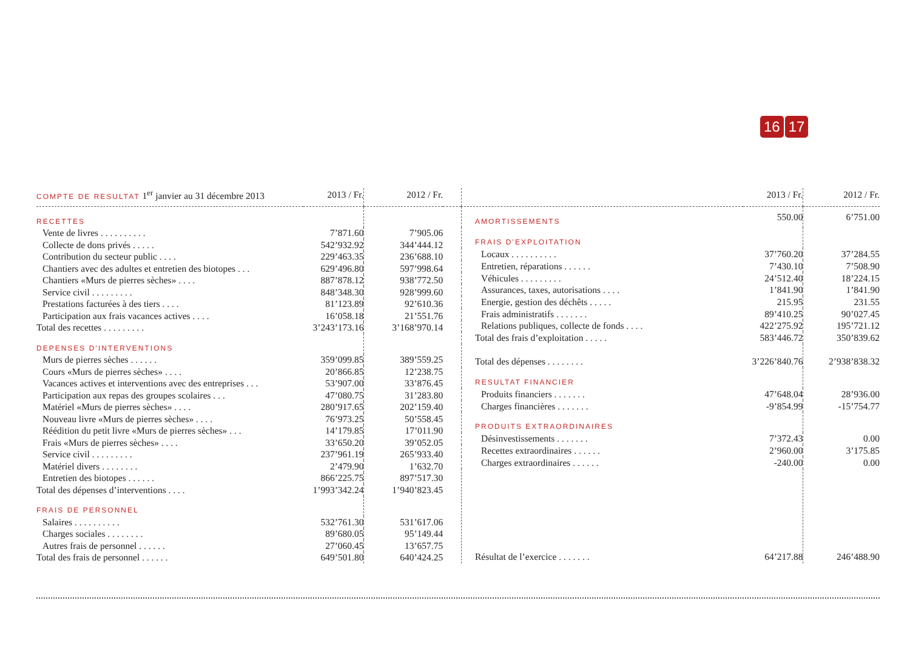16 17
| COMPTE DE RESULTAT 1<sup>er</sup> janvier au 31 décembre 2013 | 2013 / Fr. | 2012 / Fr. | |
| --- | --- | --- | --- |
| RECETTES | | | |
| Vente de livres . . . . . . . . . . | 7’871.60 | 7’905.06 | |
| Collecte de dons privés . . . . . | 542’932.92 | 344’444.12 | |
| Contribution du secteur public . . . . | 229’463.35 | 236’688.10 | |
| Chantiers avec des adultes et entretien des biotopes . . . | 629’496.80 | 597’998.64 | |
| Chantiers «Murs de pierres sèches» . . . . | 887’878.12 | 938’772.50 | |
| Service civil . . . . . . . . . | 848’348.30 | 928’999.60 | |
| Prestations facturées à des tiers . . . . | 81’123.89 | 92’610.36 | |
| Participation aux frais vacances actives . . . . | 16’058.18 | 21’551.76 | |
| Total des recettes . . . . . . . . . | 3’243’173.16 | 3’168’970.14 | |
| DEPENSES D’INTERVENTIONS | | | |
| Murs de pierres sèches . . . . . . | 359’099.85 | 389’559.25 | |
| Cours «Murs de pierres sèches» . . . . | 20’866.85 | 12’238.75 | |
| Vacances actives et interventions avec des entreprises . . . | 53’907.00 | 33’876.45 | |
| Participation aux repas des groupes scolaires . . . | 47’080.75 | 31’283.80 | |
| Matériel «Murs de pierres sèches» . . . . | 280’917.65 | 202’159.40 | |
| Nouveau livre «Murs de pierres sèches» . . . . | 76’973.25 | 50’558.45 | |
| Réédition du petit livre «Murs de pierres sèches» . . . | 14’179.85 | 17’011.90 | |
| Frais «Murs de pierres sèches» . . . . | 33’650.20 | 39’052.05 | |
| Service civil . . . . . . . . . | 237’961.19 | 265’933.40 | |
| Matériel divers . . . . . . . . | 2’479.90 | 1’632.70 | |
| Entretien des biotopes . . . . . . | 866’225.75 | 897’517.30 | |
| Total des dépenses d’interventions . . . . | 1’993’342.24 | 1’940’823.45 | |
| FRAIS DE PERSONNEL | | | |
| Salaires . . . . . . . . . . | 532’761.30 | 531’617.06 | |
| Charges sociales . . . . . . . . | 89’680.05 | 95’149.44 | |
| Autres frais de personnel . . . . . . | 27’060.45 | 13’657.75 | |
| Total des frais de personnel . . . . . . | 649’501.80 | 640’424.25 | |
| | 2013 / Fr. | 2012 / Fr. |
| --- | --- | --- |
| AMORTISSEMENTS | 550.00 | 6’751.00 |
| FRAIS D’EXPLOITATION | | |
| Locaux . . . . . . . . . . | 37’760.20 | 37’284.55 |
| Entretien, réparations . . . . . . | 7’430.10 | 7’508.90 |
| Véhicules . . . . . . . . . | 24’512.40 | 18’224.15 |
| Assurances, taxes, autorisations . . . . | 1’841.90 | 1’841.90 |
| Energie, gestion des déchêts . . . . . | 215.95 | 231.55 |
| Frais administratifs . . . . . . . | 89’410.25 | 90’027.45 |
| Relations publiques, collecte de fonds . . . . | 422’275.92 | 195’721.12 |
| Total des frais d’exploitation . . . . . | 583’446.72 | 350’839.62 |
| Total des dépenses . . . . . . . . | 3’226’840.76 | 2’938’838.32 |
| RESULTAT FINANCIER | | |
| Produits financiers . . . . . . . | 47’648.04 | 28’936.00 |
| Charges financières . . . . . . . | -9’854.99 | -15’754.77 |
| PRODUITS EXTRAORDINAIRES | | |
| Désinvestissements . . . . . . . | 7’372.43 | 0.00 |
| Recettes extraordinaires . . . . . . | 2’960.00 | 3’175.85 |
| Charges extraordinaires . . . . . . | -240.00 | 0.00 |
| Résultat de l’exercice . . . . . . . | 64’217.88 | 246’488.90 |